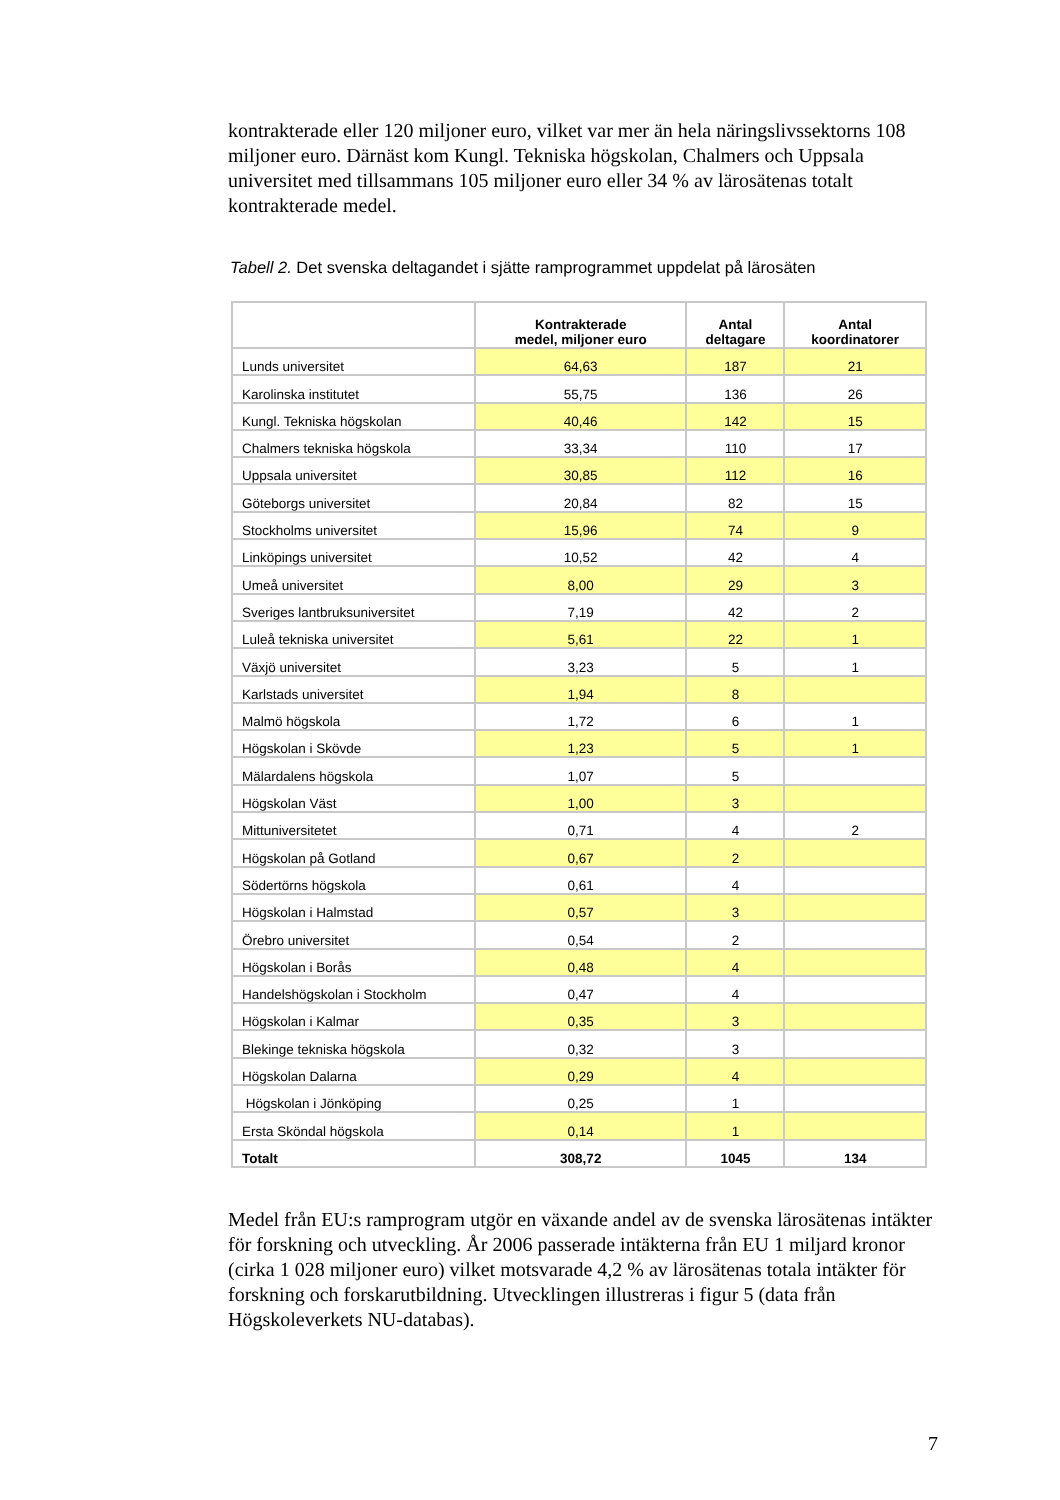kontrakterade eller 120 miljoner euro, vilket var mer än hela näringslivssektorns 108 miljoner euro. Därnäst kom Kungl. Tekniska högskolan, Chalmers och Uppsala universitet med tillsammans 105 miljoner euro eller 34 % av lärosätenas totalt kontrakterade medel.
Tabell 2. Det svenska deltagandet i sjätte ramprogrammet uppdelat på lärosäten
| | Kontrakterade medel, miljoner euro | Antal deltagare | Antal koordinatorer |
| --- | --- | --- | --- |
| Lunds universitet | 64,63 | 187 | 21 |
| Karolinska institutet | 55,75 | 136 | 26 |
| Kungl. Tekniska högskolan | 40,46 | 142 | 15 |
| Chalmers tekniska högskola | 33,34 | 110 | 17 |
| Uppsala universitet | 30,85 | 112 | 16 |
| Göteborgs universitet | 20,84 | 82 | 15 |
| Stockholms universitet | 15,96 | 74 | 9 |
| Linköpings universitet | 10,52 | 42 | 4 |
| Umeå universitet | 8,00 | 29 | 3 |
| Sveriges lantbruksuniversitet | 7,19 | 42 | 2 |
| Luleå tekniska universitet | 5,61 | 22 | 1 |
| Växjö universitet | 3,23 | 5 | 1 |
| Karlstads universitet | 1,94 | 8 | |
| Malmö högskola | 1,72 | 6 | 1 |
| Högskolan i Skövde | 1,23 | 5 | 1 |
| Mälardalens högskola | 1,07 | 5 | |
| Högskolan Väst | 1,00 | 3 | |
| Mittuniversitetet | 0,71 | 4 | 2 |
| Högskolan på Gotland | 0,67 | 2 | |
| Södertörns högskola | 0,61 | 4 | |
| Högskolan i Halmstad | 0,57 | 3 | |
| Örebro universitet | 0,54 | 2 | |
| Högskolan i Borås | 0,48 | 4 | |
| Handelshögskolan i Stockholm | 0,47 | 4 | |
| Högskolan i Kalmar | 0,35 | 3 | |
| Blekinge tekniska högskola | 0,32 | 3 | |
| Högskolan Dalarna | 0,29 | 4 | |
| Högskolan i Jönköping | 0,25 | 1 | |
| Ersta Sköndal högskola | 0,14 | 1 | |
| Totalt | 308,72 | 1045 | 134 |
Medel från EU:s ramprogram utgör en växande andel av de svenska lärosätenas intäkter för forskning och utveckling. År 2006 passerade intäkterna från EU 1 miljard kronor (cirka 1 028 miljoner euro) vilket motsvarade 4,2 % av lärosätenas totala intäkter för forskning och forskarutbildning. Utvecklingen illustreras i figur 5 (data från Högskoleverkets NU-databas).
7